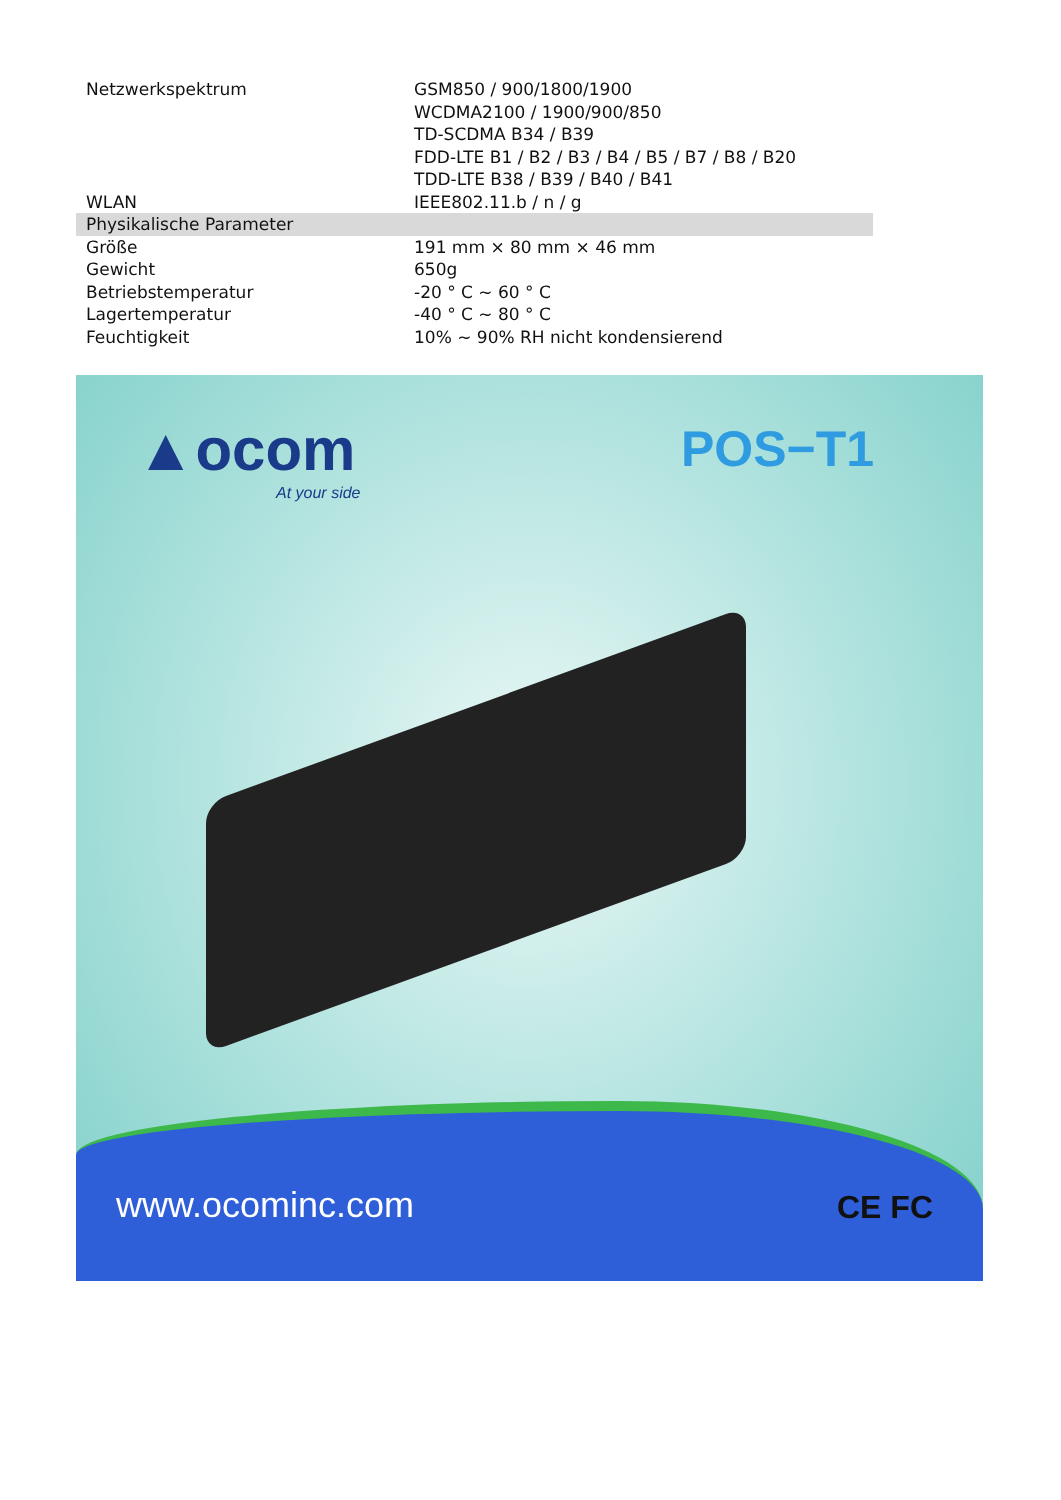| Netzwerkspektrum | GSM850 / 900/1800/1900 WCDMA2100 / 1900/900/850 TD-SCDMA B34 / B39 FDD-LTE B1 / B2 / B3 / B4 / B5 / B7 / B8 / B20 TDD-LTE B38 / B39 / B40 / B41 |
| WLAN | IEEE802.11.b / n / g |
| Physikalische Parameter | |
| Größe | 191 mm × 80 mm × 46 mm |
| Gewicht | 650g |
| Betriebstemperatur | -20 ° C ~ 60 ° C |
| Lagertemperatur | -40 ° C ~ 80 ° C |
| Feuchtigkeit | 10% ~ 90% RH nicht kondensierend |
▲ocom
At your side
POS−T1
www.ocominc.com CE FC